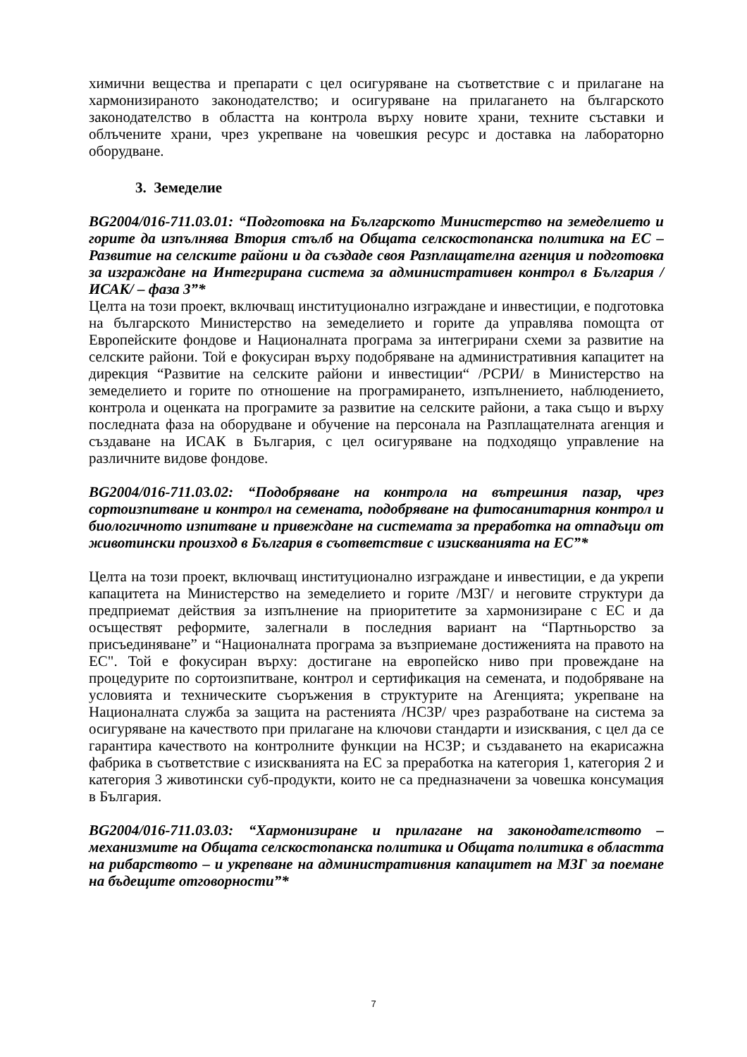химични вещества и препарати с цел осигуряване на съответствие с и прилагане на хармонизираното законодателство; и осигуряване на прилагането на българското законодателство в областта на контрола върху новите храни, техните съставки и облъчените храни, чрез укрепване на човешкия ресурс и доставка на лабораторно оборудване.
3. Земеделие
BG2004/016-711.03.01: “Подготовка на Българското Министерство на земеделието и горите да изпълнява Втория стълб на Общата селскостопанска политика на ЕС – Развитие на селските райони и да създаде своя Разплащателна агенция и подготовка за изграждане на Интегрирана система за административен контрол в България /ИСАК/ – фаза 3”*
Целта на този проект, включващ институционално изграждане и инвестиции, е подготовка на българското Министерство на земеделието и горите да управлява помощта от Европейските фондове и Националната програма за интегрирани схеми за развитие на селските райони. Той е фокусиран върху подобряване на административния капацитет на дирекция “Развитие на селските райони и инвестиции“ /РСРИ/ в Министерство на земеделието и горите по отношение на програмирането, изпълнението, наблюдението, контрола и оценката на програмите за развитие на селските райони, а така също и върху последната фаза на оборудване и обучение на персонала на Разплащателната агенция и създаване на ИСАК в България, с цел осигуряване на подходящо управление на различните видове фондове.
BG2004/016-711.03.02: “Подобряване на контрола на вътрешния пазар, чрез сортоизпитване и контрол на семената, подобряване на фитосанитарния контрол и биологичното изпитване и привеждане на системата за преработка на отпадъци от животински произход в България в съответствие с изискванията на ЕС”*
Целта на този проект, включващ институционално изграждане и инвестиции, е да укрепи капацитета на Министерство на земеделието и горите /МЗГ/ и неговите структури да предприемат действия за изпълнение на приоритетите за хармонизиране с ЕС и да осъществят реформите, залегнали в последния вариант на “Партньорство за присъединяване” и “Националната програма за възприемане достиженията на правото на ЕС". Той е фокусиран върху: достигане на европейско ниво при провеждане на процедурите по сортоизпитване, контрол и сертификация на семената, и подобряване на условията и техническите съоръжения в структурите на Агенцията; укрепване на Националната служба за защита на растенията /НСЗР/ чрез разработване на система за осигуряване на качеството при прилагане на ключови стандарти и изисквания, с цел да се гарантира качеството на контролните функции на НСЗР; и създаването на екарисажна фабрика в съответствие с изискванията на ЕС за преработка на категория 1, категория 2 и категория 3 животински суб-продукти, които не са предназначени за човешка консумация в България.
BG2004/016-711.03.03: “Хармонизиране и прилагане на законодателството – механизмите на Общата селскостопанска политика и Общата политика в областта на рибарството – и укрепване на административния капацитет на МЗГ за поемане на бъдещите отговорности”*
7